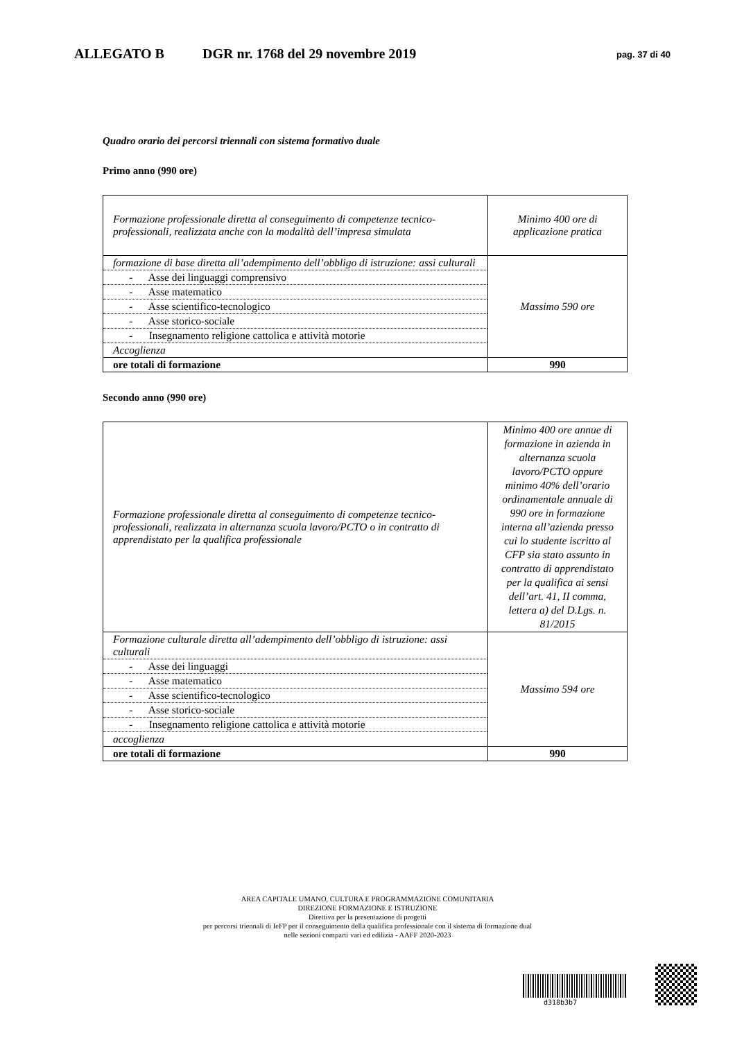ALLEGATO B DGR nr. 1768 del 29 novembre 2019 pag. 37 di 40
Quadro orario dei percorsi triennali con sistema formativo duale
Primo anno (990 ore)
| Formazione professionale diretta al conseguimento di competenze tecnico-professionali, realizzata anche con la modalità dell’impresa simulata | Minimo 400 ore di applicazione pratica |
| formazione di base diretta all’adempimento dell’obbligo di istruzione: assi culturali | Massimo 590 ore |
| - Asse dei linguaggi comprensivo | |
| - Asse matematico | |
| - Asse scientifico-tecnologico | |
| - Asse storico-sociale | |
| - Insegnamento religione cattolica e attività motorie | |
| Accoglienza | |
| ore totali di formazione | 990 |
Secondo anno (990 ore)
| Formazione professionale diretta al conseguimento di competenze tecnico-professionali, realizzata in alternanza scuola lavoro/PCTO o in contratto di apprendistato per la qualifica professionale | Minimo 400 ore annue di formazione in azienda in alternanza scuola lavoro/PCTO oppure minimo 40% dell’orario ordinamentale annuale di 990 ore in formazione interna all’azienda presso cui lo studente iscritto al CFP sia stato assunto in contratto di apprendistato per la qualifica ai sensi dell’art. 41, II comma, lettera a) del D.Lgs. n. 81/2015 |
| Formazione culturale diretta all’adempimento dell’obbligo di istruzione: assi culturali | Massimo 594 ore |
| - Asse dei linguaggi | |
| - Asse matematico | |
| - Asse scientifico-tecnologico | |
| - Asse storico-sociale | |
| - Insegnamento religione cattolica e attività motorie | |
| accoglienza | |
| ore totali di formazione | 990 |
AREA CAPITALE UMANO, CULTURA E PROGRAMMAZIONE COMUNITARIA
DIREZIONE FORMAZIONE E ISTRUZIONE
Direttiva per la presentazione di progetti
per percorsi triennali di IeFP per il conseguimento della qualifica professionale con il sistema di formazione dual
nelle sezioni comparti vari ed edilizia - AAFF 2020-2023
d318b3b7